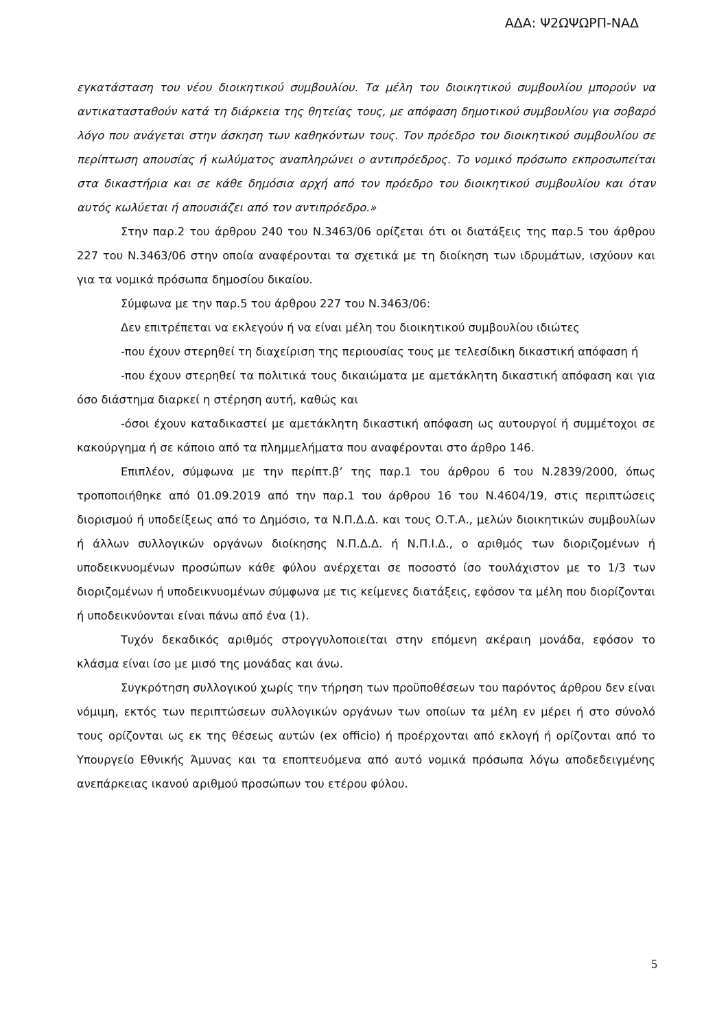ΑΔΑ: Ψ2ΩΨΩΡΠ-ΝΑΔ
εγκατάσταση του νέου διοικητικού συμβουλίου. Τα μέλη του διοικητικού συμβουλίου μπορούν να αντικατασταθούν κατά τη διάρκεια της θητείας τους, με απόφαση δημοτικού συμβουλίου για σοβαρό λόγο που ανάγεται στην άσκηση των καθηκόντων τους. Τον πρόεδρο του διοικητικού συμβουλίου σε περίπτωση απουσίας ή κωλύματος αναπληρώνει ο αντιπρόεδρος. Το νομικό πρόσωπο εκπροσωπείται στα δικαστήρια και σε κάθε δημόσια αρχή από τον πρόεδρο του διοικητικού συμβουλίου και όταν αυτός κωλύεται ή απουσιάζει από τον αντιπρόεδρο.»
Στην παρ.2 του άρθρου 240 του Ν.3463/06 ορίζεται ότι οι διατάξεις της παρ.5 του άρθρου 227 του Ν.3463/06 στην οποία αναφέρονται τα σχετικά με τη διοίκηση των ιδρυμάτων, ισχύουν και για τα νομικά πρόσωπα δημοσίου δικαίου.
Σύμφωνα με την παρ.5 του άρθρου 227 του Ν.3463/06:
Δεν επιτρέπεται να εκλεγούν ή να είναι μέλη του διοικητικού συμβουλίου ιδιώτες
-που έχουν στερηθεί τη διαχείριση της περιουσίας τους με τελεσίδικη δικαστική απόφαση ή
-που έχουν στερηθεί τα πολιτικά τους δικαιώματα με αμετάκλητη δικαστική απόφαση και για όσο διάστημα διαρκεί η στέρηση αυτή, καθώς και
-όσοι έχουν καταδικαστεί με αμετάκλητη δικαστική απόφαση ως αυτουργοί ή συμμέτοχοι σε κακούργημα ή σε κάποιο από τα πλημμελήματα που αναφέρονται στο άρθρο 146.
Επιπλέον, σύμφωνα με την περίπτ.β’ της παρ.1 του άρθρου 6 του Ν.2839/2000, όπως τροποποιήθηκε από 01.09.2019 από την παρ.1 του άρθρου 16 του Ν.4604/19, στις περιπτώσεις διορισμού ή υποδείξεως από το Δημόσιο, τα Ν.Π.Δ.Δ. και τους Ο.Τ.Α., μελών διοικητικών συμβουλίων ή άλλων συλλογικών οργάνων διοίκησης Ν.Π.Δ.Δ. ή Ν.Π.Ι.Δ., ο αριθμός των διοριζομένων ή υποδεικνυομένων προσώπων κάθε φύλου ανέρχεται σε ποσοστό ίσο τουλάχιστον με το 1/3 των διοριζομένων ή υποδεικνυομένων σύμφωνα με τις κείμενες διατάξεις, εφόσον τα μέλη που διορίζονται ή υποδεικνύονται είναι πάνω από ένα (1).
Τυχόν δεκαδικός αριθμός στρογγυλοποιείται στην επόμενη ακέραιη μονάδα, εφόσον το κλάσμα είναι ίσο με μισό της μονάδας και άνω.
Συγκρότηση συλλογικού χωρίς την τήρηση των προϋποθέσεων του παρόντος άρθρου δεν είναι νόμιμη, εκτός των περιπτώσεων συλλογικών οργάνων των οποίων τα μέλη εν μέρει ή στο σύνολό τους ορίζονται ως εκ της θέσεως αυτών (ex officio) ή προέρχονται από εκλογή ή ορίζονται από το Υπουργείο Εθνικής Άμυνας και τα εποπτευόμενα από αυτό νομικά πρόσωπα λόγω αποδεδειγμένης ανεπάρκειας ικανού αριθμού προσώπων του ετέρου φύλου.
5